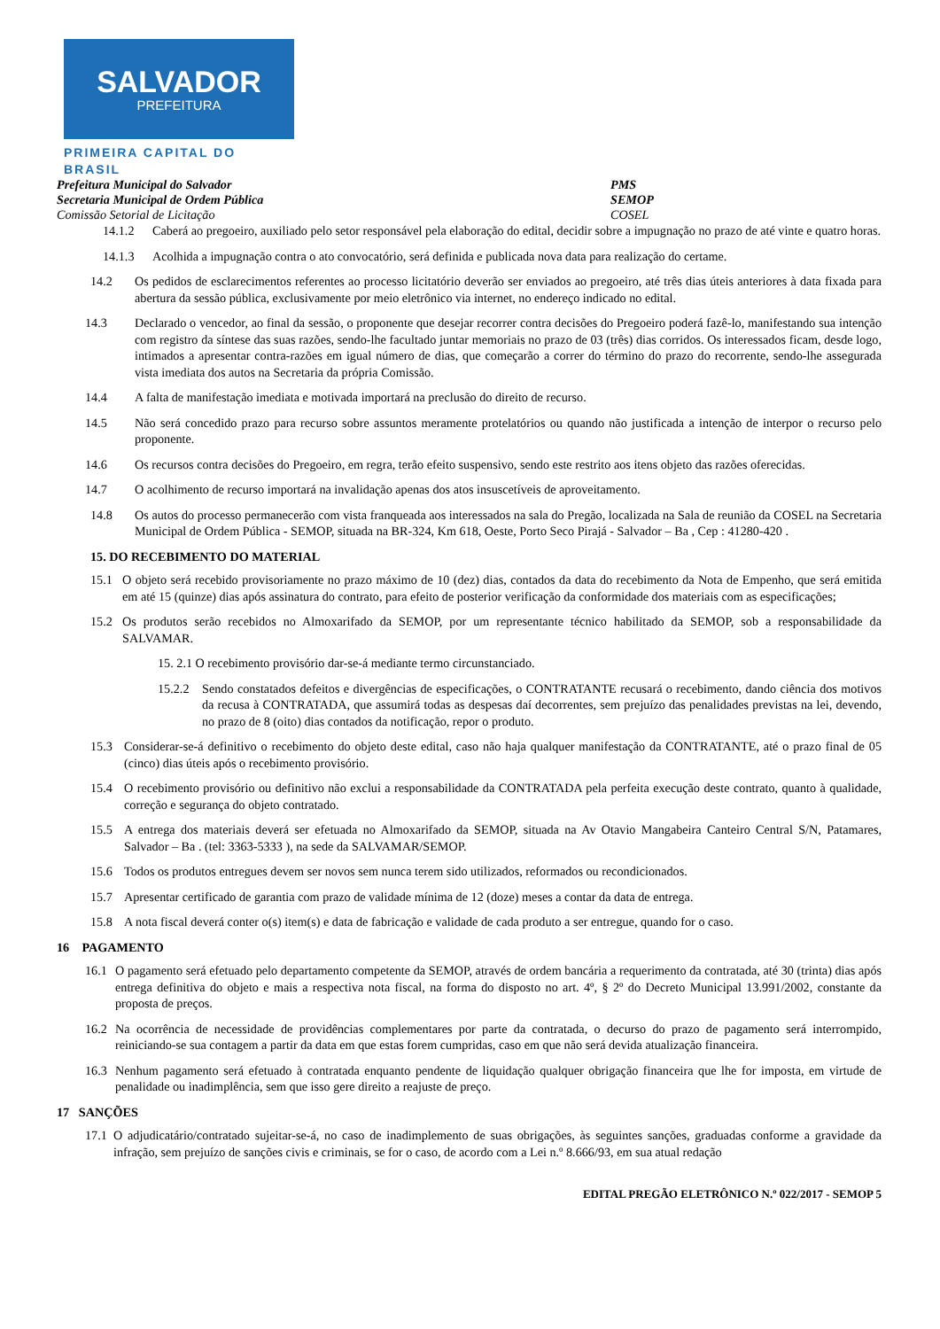SALVADOR
PREFEITURA
PRIMEIRA CAPITAL DO BRASIL
Prefeitura Municipal do Salvador PMS
Secretaria Municipal de Ordem Pública SEMOP
Comissão Setorial de Licitação COSEL
14.1.2 Caberá ao pregoeiro, auxiliado pelo setor responsável pela elaboração do edital, decidir sobre a impugnação no prazo de até vinte e quatro horas.
14.1.3 Acolhida a impugnação contra o ato convocatório, será definida e publicada nova data para realização do certame.
14.2 Os pedidos de esclarecimentos referentes ao processo licitatório deverão ser enviados ao pregoeiro, até três dias úteis anteriores à data fixada para abertura da sessão pública, exclusivamente por meio eletrônico via internet, no endereço indicado no edital.
14.3 Declarado o vencedor, ao final da sessão, o proponente que desejar recorrer contra decisões do Pregoeiro poderá fazê-lo, manifestando sua intenção com registro da síntese das suas razões, sendo-lhe facultado juntar memoriais no prazo de 03 (três) dias corridos. Os interessados ficam, desde logo, intimados a apresentar contra-razões em igual número de dias, que começarão a correr do término do prazo do recorrente, sendo-lhe assegurada vista imediata dos autos na Secretaria da própria Comissão.
14.4 A falta de manifestação imediata e motivada importará na preclusão do direito de recurso.
14.5 Não será concedido prazo para recurso sobre assuntos meramente protelatórios ou quando não justificada a intenção de interpor o recurso pelo proponente.
14.6 Os recursos contra decisões do Pregoeiro, em regra, terão efeito suspensivo, sendo este restrito aos itens objeto das razões oferecidas.
14.7 O acolhimento de recurso importará na invalidação apenas dos atos insuscetíveis de aproveitamento.
14.8 Os autos do processo permanecerão com vista franqueada aos interessados na sala do Pregão, localizada na Sala de reunião da COSEL na Secretaria Municipal de Ordem Pública - SEMOP, situada na BR-324, Km 618, Oeste, Porto Seco Pirajá - Salvador – Ba , Cep : 41280-420 .
15. DO RECEBIMENTO DO MATERIAL
15.1 O objeto será recebido provisoriamente no prazo máximo de 10 (dez) dias, contados da data do recebimento da Nota de Empenho, que será emitida em até 15 (quinze) dias após assinatura do contrato, para efeito de posterior verificação da conformidade dos materiais com as especificações;
15.2 Os produtos serão recebidos no Almoxarifado da SEMOP, por um representante técnico habilitado da SEMOP, sob a responsabilidade da SALVAMAR.
15. 2.1 O recebimento provisório dar-se-á mediante termo circunstanciado.
15.2.2 Sendo constatados defeitos e divergências de especificações, o CONTRATANTE recusará o recebimento, dando ciência dos motivos da recusa à CONTRATADA, que assumirá todas as despesas daí decorrentes, sem prejuízo das penalidades previstas na lei, devendo, no prazo de 8 (oito) dias contados da notificação, repor o produto.
15.3 Considerar-se-á definitivo o recebimento do objeto deste edital, caso não haja qualquer manifestação da CONTRATANTE, até o prazo final de 05 (cinco) dias úteis após o recebimento provisório.
15.4 O recebimento provisório ou definitivo não exclui a responsabilidade da CONTRATADA pela perfeita execução deste contrato, quanto à qualidade, correção e segurança do objeto contratado.
15.5 A entrega dos materiais deverá ser efetuada no Almoxarifado da SEMOP, situada na Av Otavio Mangabeira Canteiro Central S/N, Patamares, Salvador – Ba . (tel: 3363-5333 ), na sede da SALVAMAR/SEMOP.
15.6 Todos os produtos entregues devem ser novos sem nunca terem sido utilizados, reformados ou recondicionados.
15.7 Apresentar certificado de garantia com prazo de validade mínima de 12 (doze) meses a contar da data de entrega.
15.8 A nota fiscal deverá conter o(s) item(s) e data de fabricação e validade de cada produto a ser entregue, quando for o caso.
16 PAGAMENTO
16.1 O pagamento será efetuado pelo departamento competente da SEMOP, através de ordem bancária a requerimento da contratada, até 30 (trinta) dias após entrega definitiva do objeto e mais a respectiva nota fiscal, na forma do disposto no art. 4º, § 2º do Decreto Municipal 13.991/2002, constante da proposta de preços.
16.2 Na ocorrência de necessidade de providências complementares por parte da contratada, o decurso do prazo de pagamento será interrompido, reiniciando-se sua contagem a partir da data em que estas forem cumpridas, caso em que não será devida atualização financeira.
16.3 Nenhum pagamento será efetuado à contratada enquanto pendente de liquidação qualquer obrigação financeira que lhe for imposta, em virtude de penalidade ou inadimplência, sem que isso gere direito a reajuste de preço.
17 SANÇÕES
17.1 O adjudicatário/contratado sujeitar-se-á, no caso de inadimplemento de suas obrigações, às seguintes sanções, graduadas conforme a gravidade da infração, sem prejuízo de sanções civis e criminais, se for o caso, de acordo com a Lei n.º 8.666/93, em sua atual redação
EDITAL PREGÃO ELETRÔNICO N.º 022/2017 - SEMOP 5